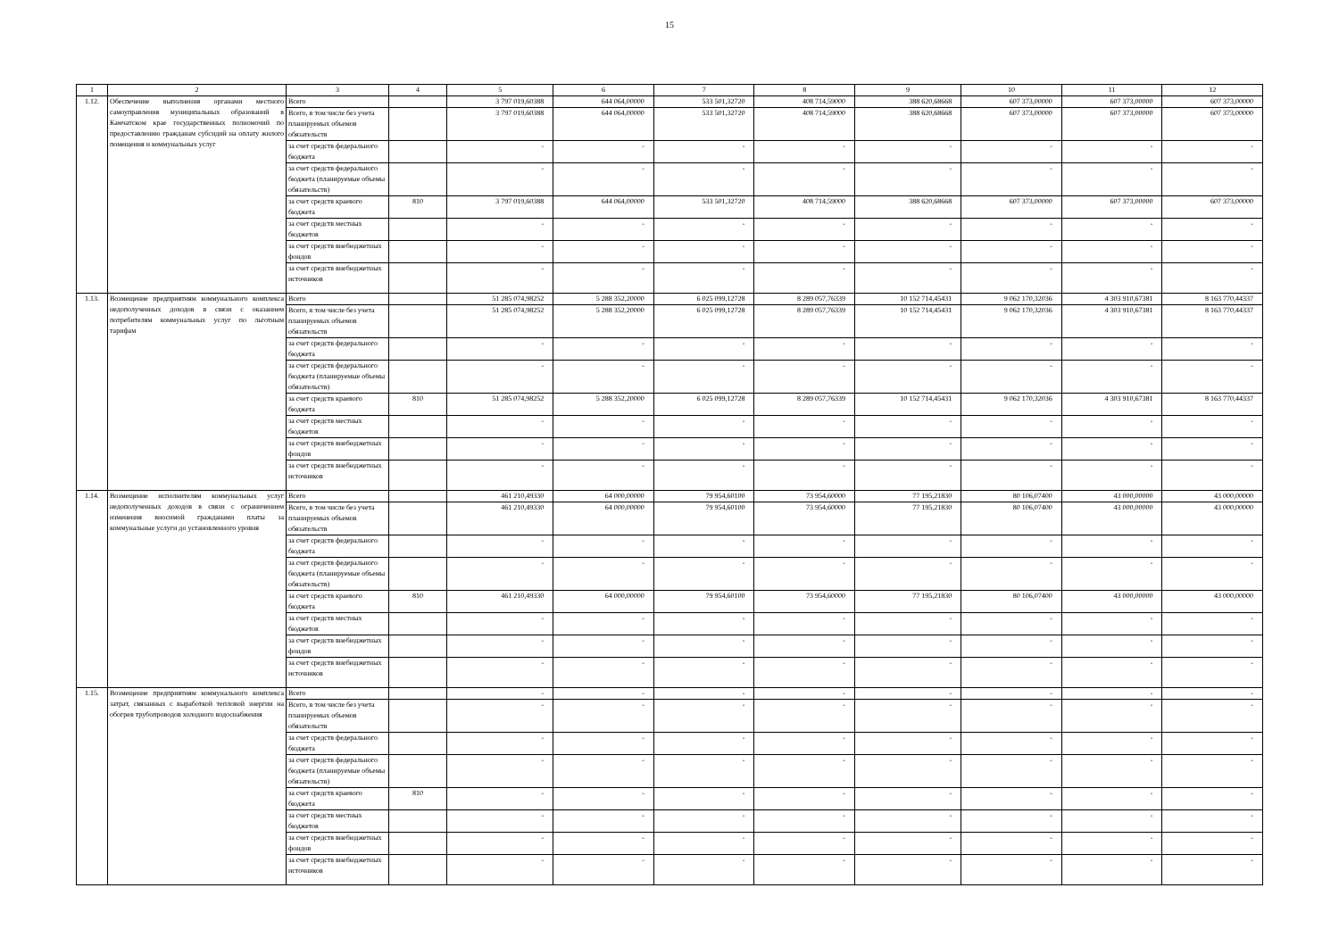15
| 1 | 2 | 3 | 4 | 5 | 6 | 7 | 8 | 9 | 10 | 11 | 12 |
| --- | --- | --- | --- | --- | --- | --- | --- | --- | --- | --- | --- |
| 1.12. | Обеспечение выполнения органами местного самоуправления муниципальных образований в Камчатском крае государственных полномочий по предоставлению гражданам субсидий на оплату жилого помещения и коммунальных услуг | Всего | | 3 797 019,60388 | 644 064,00000 | 533 501,32720 | 408 714,59000 | 388 620,68668 | 607 373,00000 | 607 373,00000 | 607 373,00000 |
| | | Всего, в том числе без учета планируемых объемов обязательств | | 3 797 019,60388 | 644 064,00000 | 533 501,32720 | 408 714,59000 | 388 620,68668 | 607 373,00000 | 607 373,00000 | 607 373,00000 |
| | | за счет средств федерального бюджета | | - | - | - | - | - | - | - | - |
| | | за счет средств федерального бюджета (планируемые объемы обязательств) | | - | - | - | - | - | - | - | - |
| | | за счет средств краевого бюджета | 810 | 3 797 019,60388 | 644 064,00000 | 533 501,32720 | 408 714,59000 | 388 620,68668 | 607 373,00000 | 607 373,00000 | 607 373,00000 |
| | | за счет средств местных бюджетов | | - | - | - | - | - | - | - | - |
| | | за счет средств внебюджетных фондов | | - | - | - | - | - | - | - | - |
| | | за счет средств внебюджетных источников | | - | - | - | - | - | - | - | - |
| 1.13. | Возмещение предприятиям коммунального комплекса недополученных доходов в связи с оказанием потребителям коммунальных услуг по льготным тарифам | Всего | | 51 285 074,98252 | 5 288 352,20000 | 6 025 099,12728 | 8 289 057,76339 | 10 152 714,45431 | 9 062 170,32036 | 4 303 910,67381 | 8 163 770,44337 |
| | | Всего, в том числе без учета планируемых объемов обязательств | | 51 285 074,98252 | 5 288 352,20000 | 6 025 099,12728 | 8 289 057,76339 | 10 152 714,45431 | 9 062 170,32036 | 4 303 910,67381 | 8 163 770,44337 |
| | | за счет средств федерального бюджета | | - | - | - | - | - | - | - | - |
| | | за счет средств федерального бюджета (планируемые объемы обязательств) | | - | - | - | - | - | - | - | - |
| | | за счет средств краевого бюджета | 810 | 51 285 074,98252 | 5 288 352,20000 | 6 025 099,12728 | 8 289 057,76339 | 10 152 714,45431 | 9 062 170,32036 | 4 303 910,67381 | 8 163 770,44337 |
| | | за счет средств местных бюджетов | | - | - | - | - | - | - | - | - |
| | | за счет средств внебюджетных фондов | | - | - | - | - | - | - | - | - |
| | | за счет средств внебюджетных источников | | - | - | - | - | - | - | - | - |
| 1.14. | Возмещение исполнителям коммунальных услуг недополученных доходов в связи с ограничением изменения вносимой гражданами платы за коммунальные услуги до установленного уровня | Всего | | 461 210,49330 | 64 000,00000 | 79 954,60100 | 73 954,60000 | 77 195,21830 | 80 106,07400 | 43 000,00000 | 43 000,00000 |
| | | Всего, в том числе без учета планируемых объемов обязательств | | 461 210,49330 | 64 000,00000 | 79 954,60100 | 73 954,60000 | 77 195,21830 | 80 106,07400 | 43 000,00000 | 43 000,00000 |
| | | за счет средств федерального бюджета | | - | - | - | - | - | - | - | - |
| | | за счет средств федерального бюджета (планируемые объемы обязательств) | | - | - | - | - | - | - | - | - |
| | | за счет средств краевого бюджета | 810 | 461 210,49330 | 64 000,00000 | 79 954,60100 | 73 954,60000 | 77 195,21830 | 80 106,07400 | 43 000,00000 | 43 000,00000 |
| | | за счет средств местных бюджетов | | - | - | - | - | - | - | - | - |
| | | за счет средств внебюджетных фондов | | - | - | - | - | - | - | - | - |
| | | за счет средств внебюджетных источников | | - | - | - | - | - | - | - | - |
| 1.15. | Возмещение предприятиям коммунального комплекса затрат, связанных с выработкой тепловой энергии на обогрев трубопроводов холодного водоснабжения | Всего | | - | - | - | - | - | - | - | - |
| | | Всего, в том числе без учета планируемых объемов обязательств | | - | - | - | - | - | - | - | - |
| | | за счет средств федерального бюджета | | - | - | - | - | - | - | - | - |
| | | за счет средств федерального бюджета (планируемые объемы обязательств) | | - | - | - | - | - | - | - | - |
| | | за счет средств краевого бюджета | 810 | - | - | - | - | - | - | - | - |
| | | за счет средств местных бюджетов | | - | - | - | - | - | - | - | - |
| | | за счет средств внебюджетных фондов | | - | - | - | - | - | - | - | - |
| | | за счет средств внебюджетных источников | | - | - | - | - | - | - | - | - |